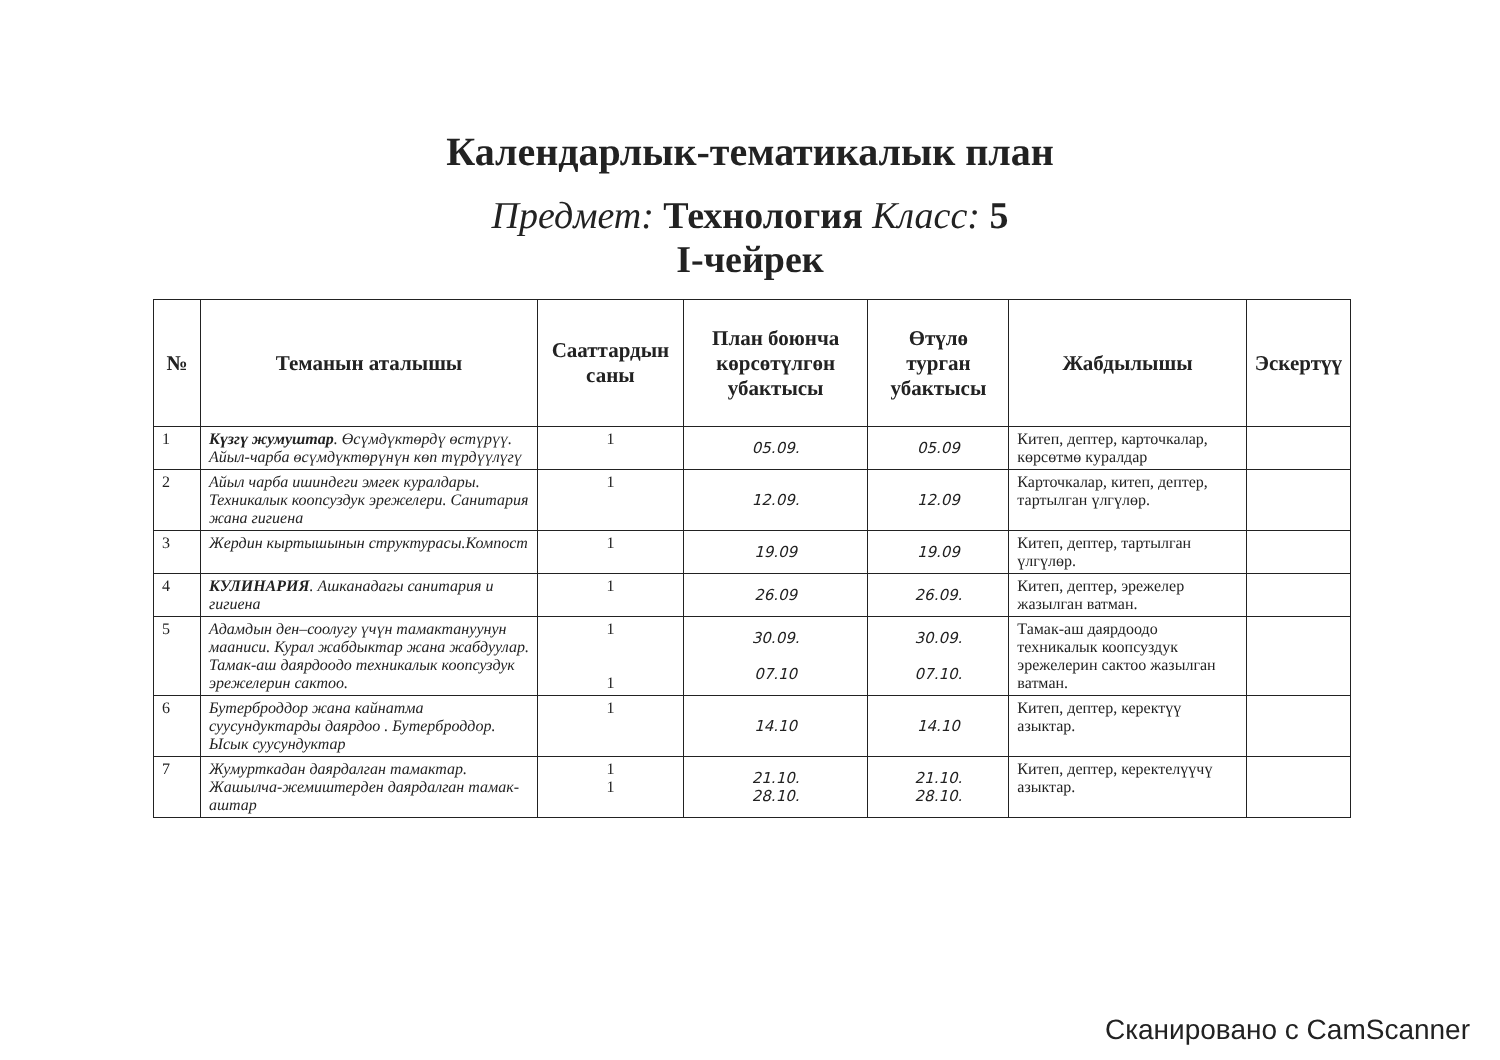Календарлык-тематикалык план
Предмет: Технология Класс: 5
I-чейрек
| № | Теманын аталышы | Сааттардын саны | План боюнча көрсөтүлгөн убактысы | Өтүлө турган убактысы | Жабдылышы | Эскертүү |
| --- | --- | --- | --- | --- | --- | --- |
| 1 | Күзгү жумуштар . Өсүмдүктөрдү өстүрүү. Айыл-чарба өсүмдүктөрүнүн көп түрдүүлүгү | 1 | 05.09. | 05.09 | Китеп, дептер, карточкалар, көрсөтмө куралдар | |
| 2 | Айыл чарба ишиндеги эмгек куралдары. Техникалык коопсуздук эрежелери. Санитария жана гигиена | 1 | 12.09. | 12.09 | Карточкалар, китеп, дептер, тартылган үлгүлөр. | |
| 3 | Жердин кыртышынын структурасы.Компост | 1 | 19.09 | 19.09 | Китеп, дептер, тартылган үлгүлөр. | |
| 4 | КУЛИНАРИЯ . Ашканадагы санитария и гигиена | 1 | 26.09 | 26.09. | Китеп, дептер, эрежелер жазылган ватман. | |
| 5 | Адамдын ден–соолугу үчүн тамактануунун мааниси. Курал жабдыктар жана жабдуулар. Тамак-аш даярдоодо техникалык коопсуздук эрежелерин сактоо. | 1 1 | 30.09. 07.10 | 30.09. 07.10. | Тамак-аш даярдоодо техникалык коопсуздук эрежелерин сактоо жазылган ватман. | |
| 6 | Бутерброддор жана кайнатма суусундуктарды даярдоо . Бутерброддор. Ысык суусундуктар | 1 | 14.10 | 14.10 | Китеп, дептер, керектүү азыктар. | |
| 7 | Жумурткадан даярдалган тамактар. Жашылча-жемиштерден даярдалган тамак-аштар | 1 1 | 21.10. 28.10. | 21.10. 28.10. | Китеп, дептер, керектелүүчү азыктар. | |
Сканировано с CamScanner